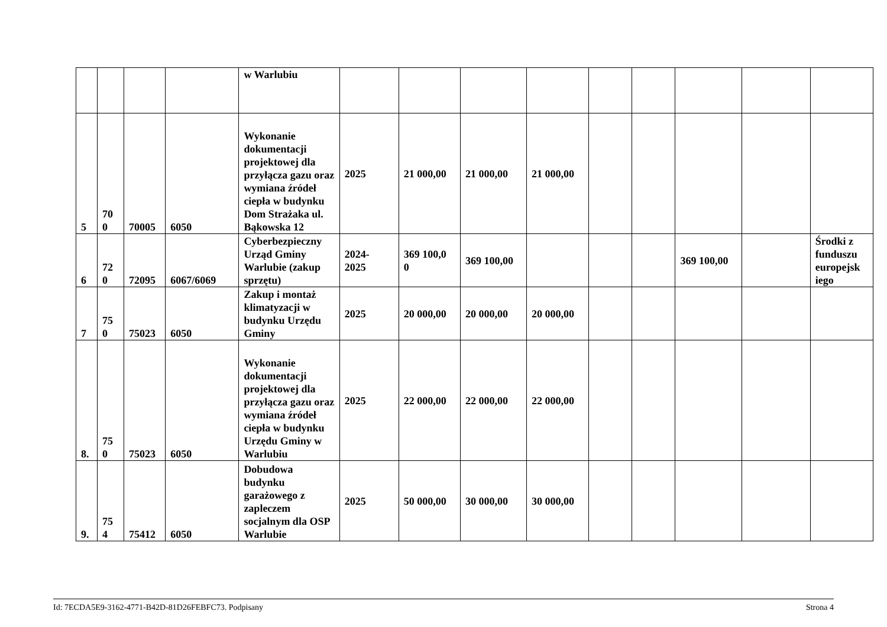| | | | | w Warlubiu | | | | | | | | | |
| 5 | 70 0 | 70005 | 6050 | Wykonanie dokumentacji projektowej dla przyłącza gazu oraz wymiana źródeł ciepła w budynku Dom Strażaka ul. Bąkowska 12 | 2025 | 21 000,00 | 21 000,00 | 21 000,00 | | | | | |
| 6 | 72 0 | 72095 | 6067/6069 | Cyberbezpieczny Urząd Gminy Warlubie (zakup sprzętu) | 2024- 2025 | 369 100,0 0 | 369 100,00 | | | | 369 100,00 | | Środki z funduszu europejsk iego |
| 7 | 75 0 | 75023 | 6050 | Zakup i montaż klimatyzacji w budynku Urzędu Gminy | 2025 | 20 000,00 | 20 000,00 | 20 000,00 | | | | | |
| 8. | 75 0 | 75023 | 6050 | Wykonanie dokumentacji projektowej dla przyłącza gazu oraz wymiana źródeł ciepła w budynku Urzędu Gminy w Warlubiu | 2025 | 22 000,00 | 22 000,00 | 22 000,00 | | | | | |
| 9. | 75 4 | 75412 | 6050 | Dobudowa budynku garażowego z zapleczem socjalnym dla OSP Warlubie | 2025 | 50 000,00 | 30 000,00 | 30 000,00 | | | | | |
Id: 7ECDA5E9-3162-4771-B42D-81D26FEBFC73. Podpisany Strona 4